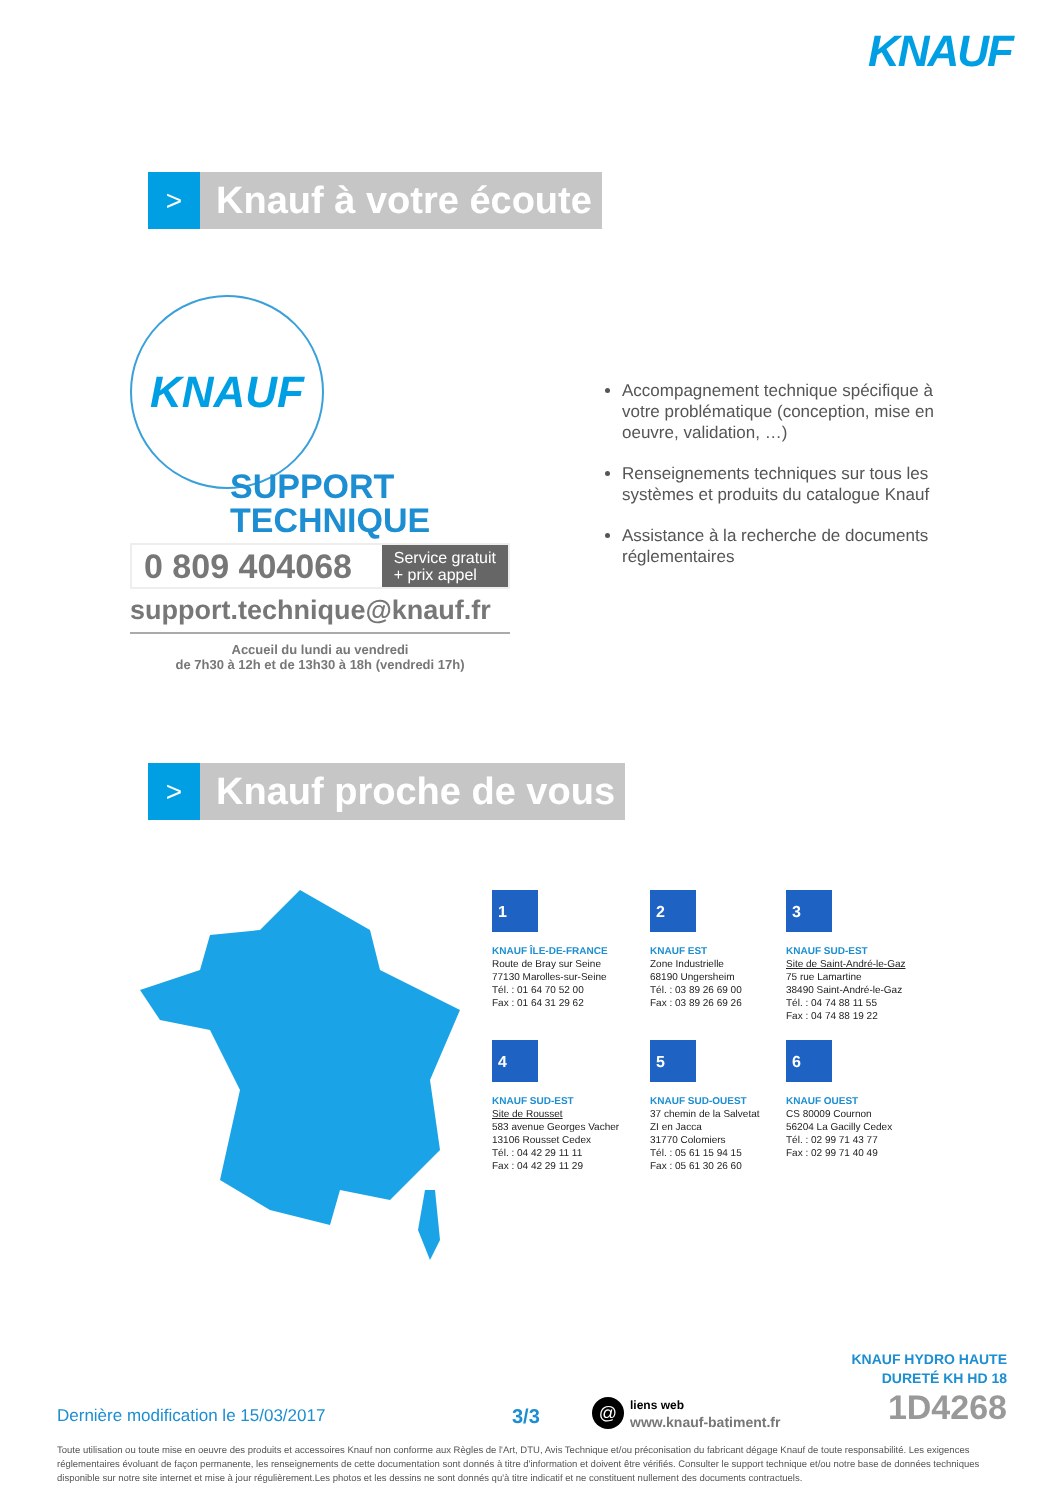KNAUF
>
Knauf à votre écoute
KNAUF
SUPPORT
TECHNIQUE
0 809 404068
Service gratuit
+ prix appel
support.technique@knauf.fr
Accueil du lundi au vendredi
de 7h30 à 12h et de 13h30 à 18h (vendredi 17h)
Accompagnement technique spécifique à votre problématique (conception, mise en oeuvre, validation, …)
Renseignements techniques sur tous les systèmes et produits du catalogue Knauf
Assistance à la recherche de documents réglementaires
>
Knauf proche de vous
1
KNAUF ÎLE-DE-FRANCE
Route de Bray sur Seine
77130 Marolles-sur-Seine
Tél. : 01 64 70 52 00
Fax : 01 64 31 29 62
2
KNAUF EST
Zone Industrielle
68190 Ungersheim
Tél. : 03 89 26 69 00
Fax : 03 89 26 69 26
3
KNAUF SUD-EST
Site de Saint-André-le-Gaz
75 rue Lamartine
38490 Saint-André-le-Gaz
Tél. : 04 74 88 11 55
Fax : 04 74 88 19 22
4
KNAUF SUD-EST
Site de Rousset
583 avenue Georges Vacher
13106 Rousset Cedex
Tél. : 04 42 29 11 11
Fax : 04 42 29 11 29
5
KNAUF SUD-OUEST
37 chemin de la Salvetat
ZI en Jacca
31770 Colomiers
Tél. : 05 61 15 94 15
Fax : 05 61 30 26 60
6
KNAUF OUEST
CS 80009 Cournon
56204 La Gacilly Cedex
Tél. : 02 99 71 43 77
Fax : 02 99 71 40 49
KNAUF HYDRO HAUTE
DURETÉ KH HD 18
1D4268
Dernière modification le 15/03/2017
3/3
@
liens web
www.knauf-batiment.fr
Toute utilisation ou toute mise en oeuvre des produits et accessoires Knauf non conforme aux Règles de l'Art, DTU, Avis Technique et/ou préconisation du fabricant dégage Knauf de toute responsabilité. Les exigences réglementaires évoluant de façon permanente, les renseignements de cette documentation sont donnés à titre d'information et doivent être vérifiés. Consulter le support technique et/ou notre base de données techniques disponible sur notre site internet et mise à jour régulièrement.Les photos et les dessins ne sont donnés qu'à titre indicatif et ne constituent nullement des documents contractuels.